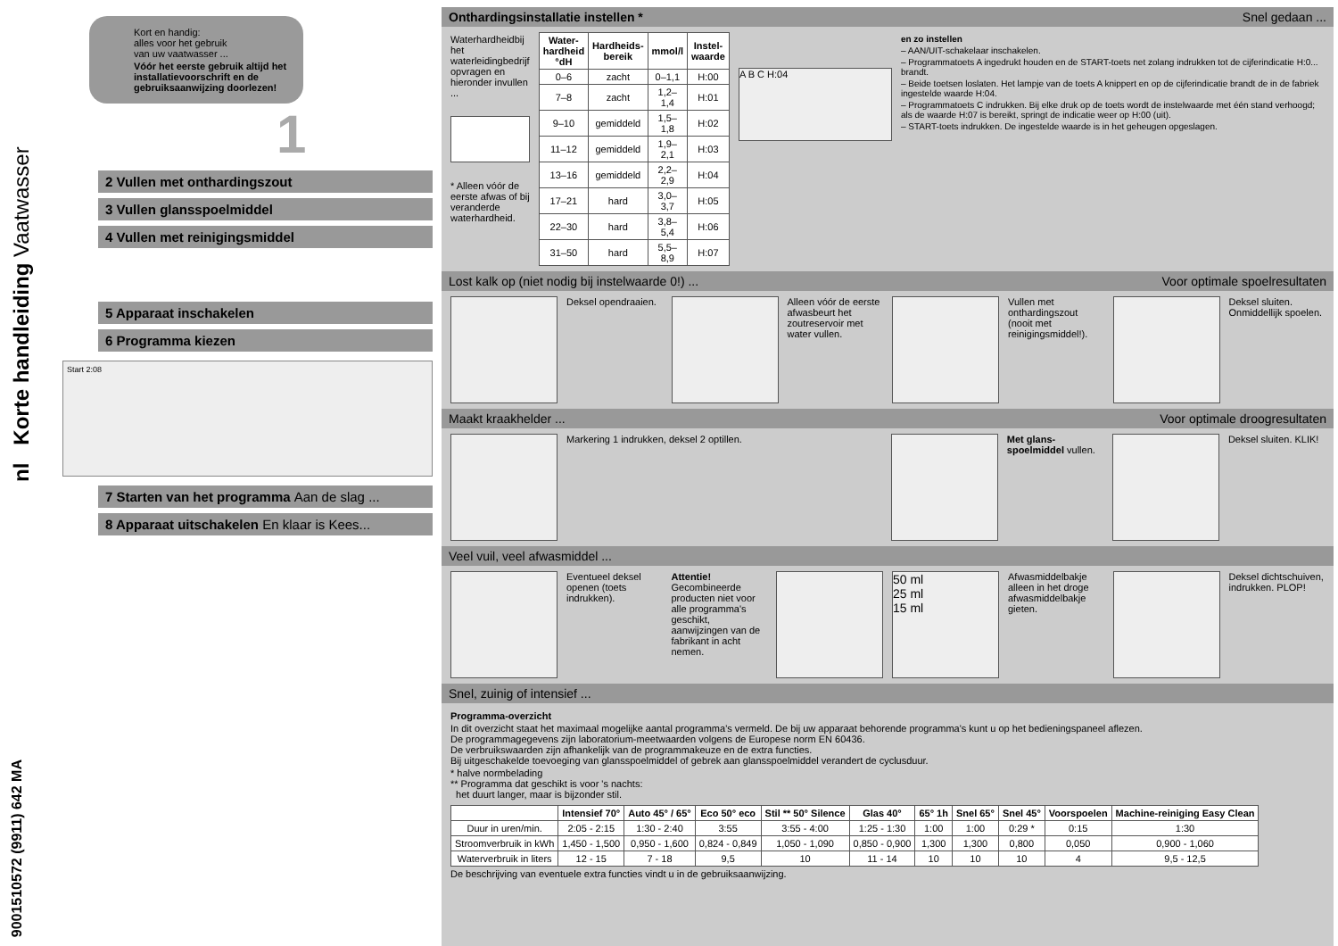nl Korte handleiding Vaatwasser
Kort en handig:
alles voor het gebruik
van uw vaatwasser ...
Vóór het eerste gebruik altijd het installatievoorschrift en de gebruiksaanwijzing doorlezen!
1
2 Vullen met onthardingszout
3 Vullen glansspoelmiddel
4 Vullen met reinigingsmiddel
5 Apparaat inschakelen
6 Programma kiezen
Start 2:08
7 Starten van het programma Aan de slag ...
8 Apparaat uitschakelen En klaar is Kees...
9001510572 (9911) 642 MA
Onthardingsinstallatie instellen * Snel gedaan ...
Waterhardheidbij het waterleidingbedrijf opvragen en hieronder invullen ...
* Alleen vóór de eerste afwas of bij veranderde waterhardheid.
| Water-hardheid °dH | Hardheids-bereik | mmol/l | Instel-waarde |
| --- | --- | --- | --- |
| 0–6 | zacht | 0–1,1 | H:00 |
| 7–8 | zacht | 1,2–1,4 | H:01 |
| 9–10 | gemiddeld | 1,5–1,8 | H:02 |
| 11–12 | gemiddeld | 1,9–2,1 | H:03 |
| 13–16 | gemiddeld | 2,2–2,9 | H:04 |
| 17–21 | hard | 3,0–3,7 | H:05 |
| 22–30 | hard | 3,8–5,4 | H:06 |
| 31–50 | hard | 5,5–8,9 | H:07 |
A B C H:04
en zo instellen
– AAN/UIT-schakelaar inschakelen.
– Programmatoets A ingedrukt houden en de START-toets net zolang indrukken tot de cijferindicatie H:0... brandt.
– Beide toetsen loslaten. Het lampje van de toets A knippert en op de cijferindicatie brandt de in de fabriek ingestelde waarde H:04.
– Programmatoets C indrukken. Bij elke druk op de toets wordt de instelwaarde met één stand verhoogd; als de waarde H:07 is bereikt, springt de indicatie weer op H:00 (uit).
– START-toets indrukken. De ingestelde waarde is in het geheugen opgeslagen.
Lost kalk op (niet nodig bij instelwaarde 0!) ... Voor optimale spoelresultaten
Deksel opendraaien.
Alleen vóór de eerste afwasbeurt het zoutreservoir met water vullen.
Vullen met onthardingszout (nooit met reinigingsmiddel!).
Deksel sluiten. Onmiddellijk spoelen.
Maakt kraakhelder ... Voor optimale droogresultaten
Markering 1 indrukken, deksel 2 optillen. Met glans-spoelmiddel vullen.
Deksel sluiten. KLIK!
Veel vuil, veel afwasmiddel ...
Eventueel deksel openen (toets indrukken).
Attentie! Gecombineerde producten niet voor alle programma's geschikt, aanwijzingen van de fabrikant in acht nemen.
50 ml
25 ml
15 ml
Afwasmiddelbakje alleen in het droge afwasmiddelbakje gieten.
Deksel dichtschuiven, indrukken. PLOP!
Snel, zuinig of intensief ...
Programma-overzicht
In dit overzicht staat het maximaal mogelijke aantal programma's vermeld. De bij uw apparaat behorende programma's kunt u op het bedieningspaneel aflezen.
De programmagegevens zijn laboratorium-meetwaarden volgens de Europese norm EN 60436.
De verbruikswaarden zijn afhankelijk van de programmakeuze en de extra functies.
Bij uitgeschakelde toevoeging van glansspoelmiddel of gebrek aan glansspoelmiddel verandert de cyclusduur.
* halve normbelading
** Programma dat geschikt is voor 's nachts:
het duurt langer, maar is bijzonder stil.
| | Intensief 70° | Auto 45° / 65° | Eco 50° eco | Stil ** 50° Silence | Glas 40° | 65° 1h | Snel 65° | Snel 45° | Voorspoelen | Machine-reiniging Easy Clean |
| --- | --- | --- | --- | --- | --- | --- | --- | --- | --- | --- |
| Duur in uren/min. | 2:05 - 2:15 | 1:30 - 2:40 | 3:55 | 3:55 - 4:00 | 1:25 - 1:30 | 1:00 | 1:00 | 0:29 * | 0:15 | 1:30 |
| Stroomverbruik in kWh | 1,450 - 1,500 | 0,950 - 1,600 | 0,824 - 0,849 | 1,050 - 1,090 | 0,850 - 0,900 | 1,300 | 1,300 | 0,800 | 0,050 | 0,900 - 1,060 |
| Waterverbruik in liters | 12 - 15 | 7 - 18 | 9,5 | 10 | 11 - 14 | 10 | 10 | 10 | 4 | 9,5 - 12,5 |
De beschrijving van eventuele extra functies vindt u in de gebruiksaanwijzing.